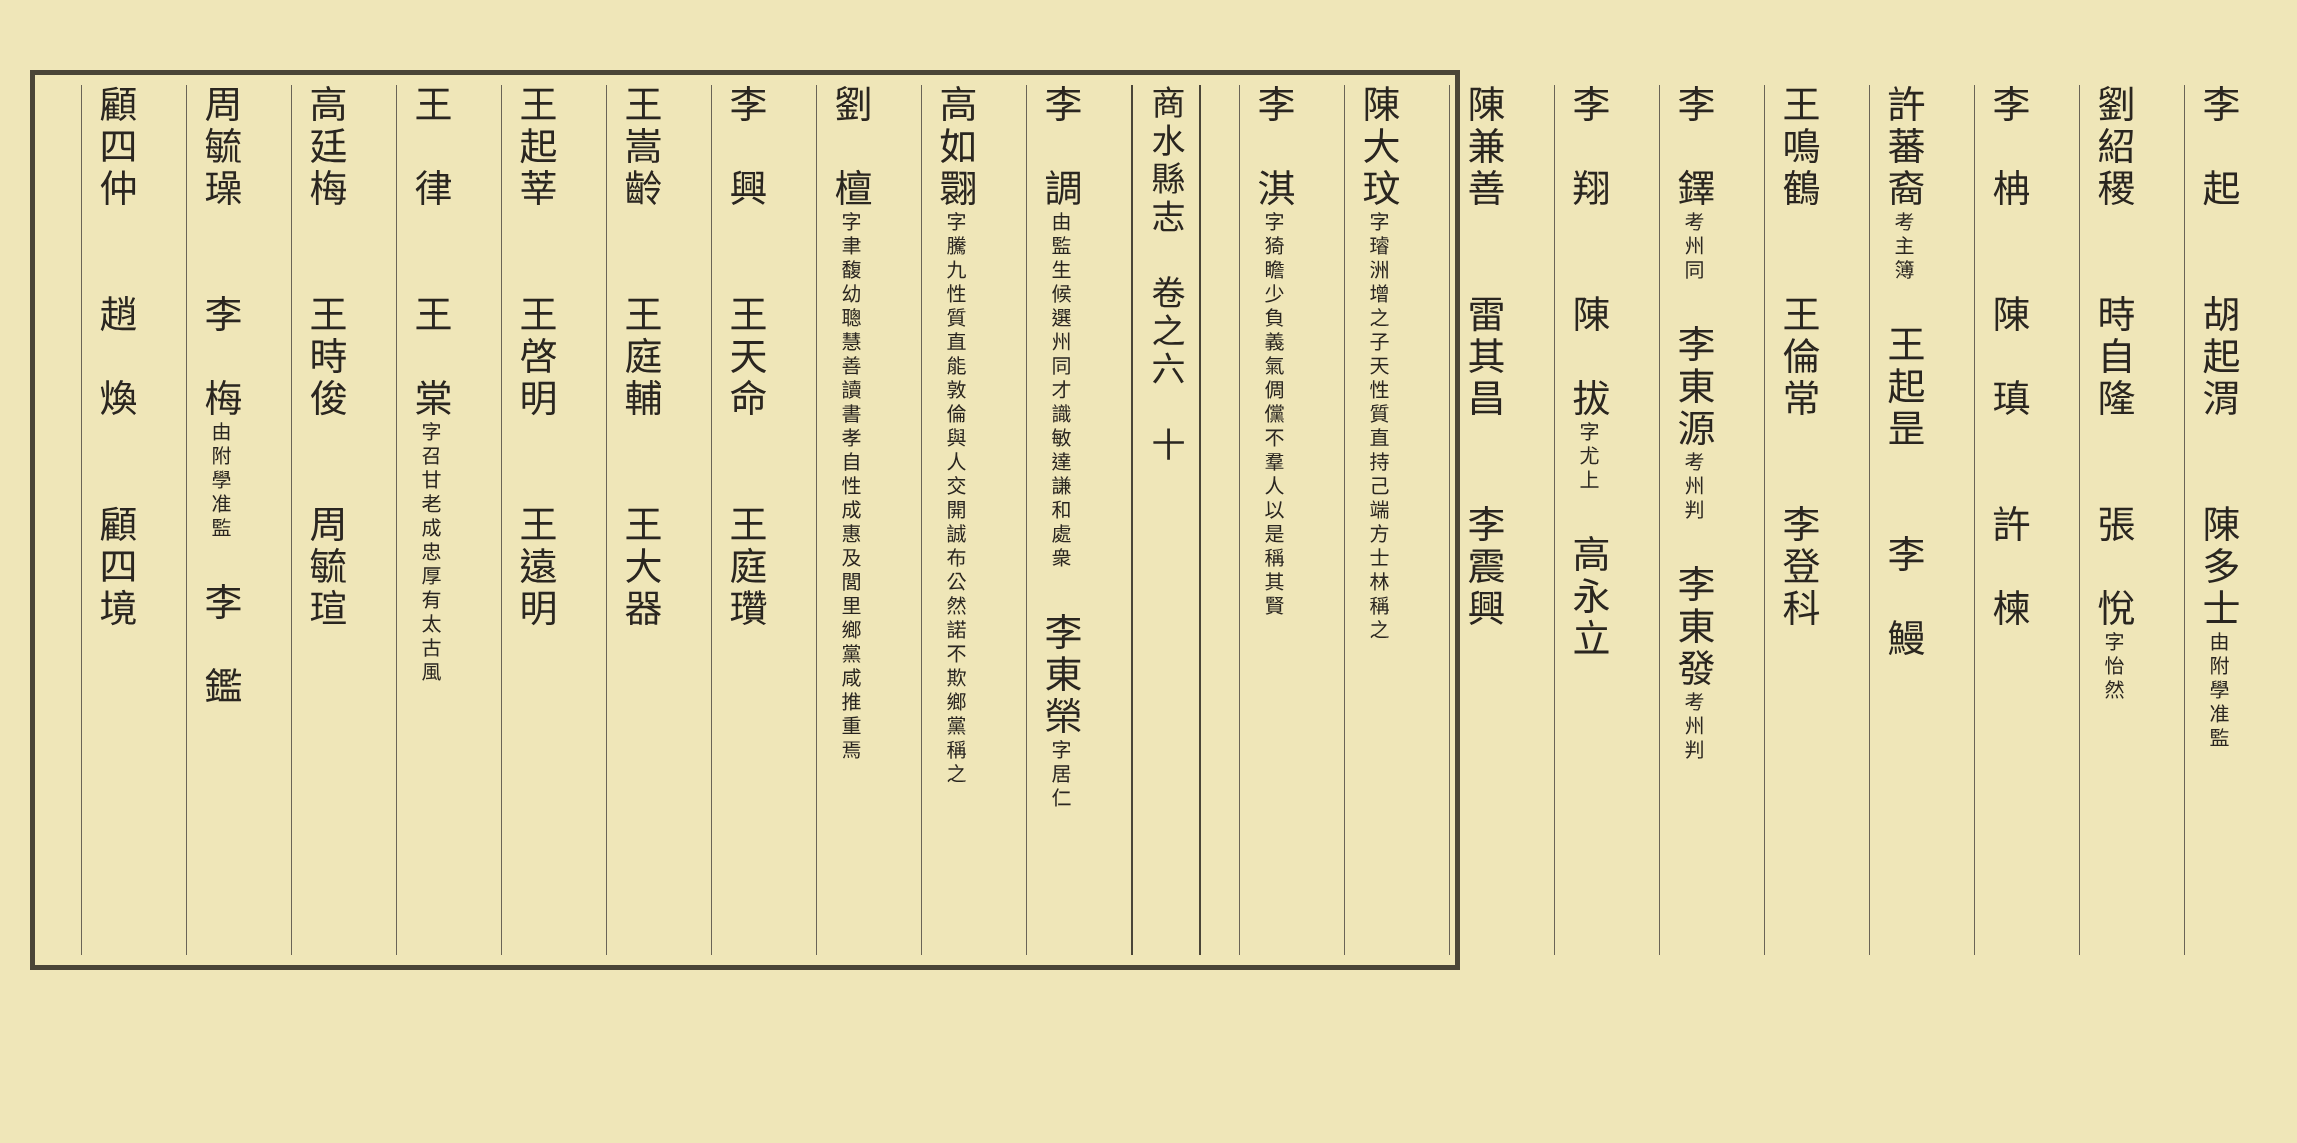李　起　　胡起渭　　陳多士由附學准監
劉紹稷　　時自隆　　張　悅字怡然
李　柟　　陳　瑱　　許　楝
許蕃裔考主簿　王起昰　　李　鰻
王鳴鶴　　王倫常　　李登科
李　鐸考州同　李東源考州判　李東發考州判
李　翔　　陳　拔字尤上　高永立
陳兼善　　雷其昌　　李震興
陳大玟字璿洲增之子天性質直持己端方士林稱之
李　淇字猗瞻少負義氣倜儻不羣人以是稱其賢
商水縣志　卷之六　十
李　調由監生候選州同才識敏達謙和處衆　李東榮字居仁
高如翾字騰九性質直能敦倫與人交開誠布公然諾不欺鄉黨稱之
劉　檀字聿馥幼聰慧善讀書孝自性成惠及閭里鄉黨咸推重焉
李　興　　王天命　　王庭瓚
王嵩齡　　王庭輔　　王大器
王起莘　　王啓明　　王遠明
王　律　　王　棠字召甘老成忠厚有太古風
高廷梅　　王時俊　　周毓瑄
周毓璪　　李　梅由附學准監　李　鑑
顧四仲　　趙　煥　　顧四境